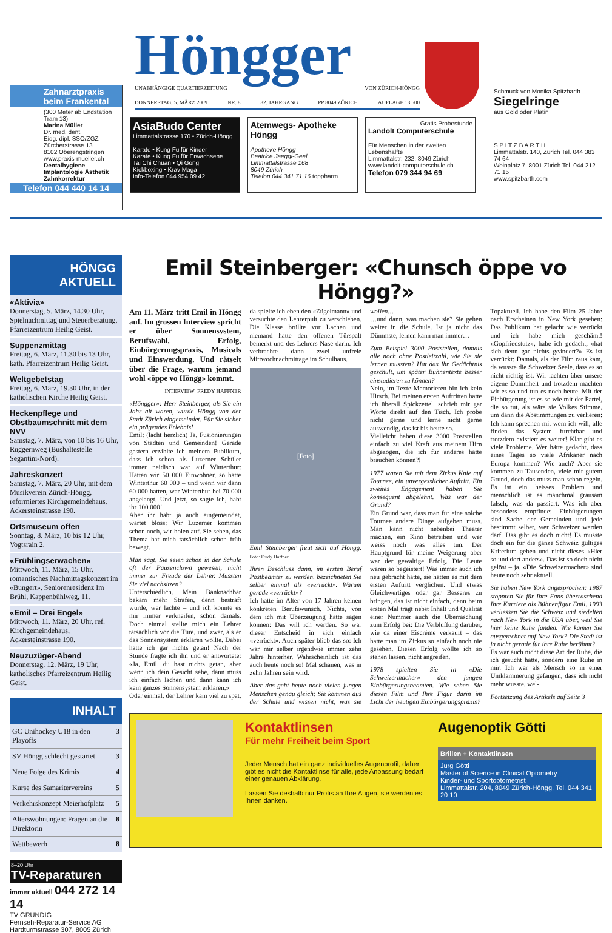Zahnarztpraxis beim Frankental
(300 Meter ab Endstation Tram 13)
Marina Müller
Dr. med. dent.
Eidg. dipl. SSO/ZGZ
Zürcherstrasse 13
8102 Oberengstringen
www.praxis-mueller.ch
Dentalhygiene Implantologie Ästhetik Zahnkorrektur
Telefon 044 440 14 14
Höngger
UNABHÄNGIGE QUARTIERZEITUNG VON ZÜRICH-HÖNGG
DONNERSTAG, 5. MÄRZ 2009 NR. 8 82. JAHRGANG PP 8049 ZÜRICH AUFLAGE 13 500
AsiaBudo Center
Limmattalstrasse 170 • Zürich-Höngg
Karate • Kung Fu für Kinder
Karate • Kung Fu für Erwachsene
Tai Chi Chuan • Qi Gong
Kickboxing • Krav Maga
Info-Telefon 044 954 09 42
Atemwegs- Apotheke Höngg
Apotheke Höngg
Beatrice Jaeggi-Geel
Limmattalstrasse 168
8049 Zürich
Telefon 044 341 71 16 toppharm
Gratis Probestunde
Landolt Computerschule
Für Menschen in der zweiten Lebenshälfte
Limmattalstr. 232, 8049 Zürich
www.landolt-computerschule.ch
Telefon 079 344 94 69
Schmuck von Monika Spitzbarth
Siegelringe
aus Gold oder Platin
S P I T Z B A R T H
Limmattalstr. 140, Zürich Tel. 044 383 74 64
Weinplatz 7, 8001 Zürich Tel. 044 212 71 15
www.spitzbarth.com
HÖNGG AKTUELL
«Aktivia»
Donnerstag, 5. März, 14.30 Uhr, Spielnachmittag und Steuerberatung, Pfarreizentrum Heilig Geist.
Suppenzmittag
Freitag, 6. März, 11.30 bis 13 Uhr, kath. Pfarreizentrum Heilig Geist.
Weltgebetstag
Freitag, 6. März, 19.30 Uhr, in der katholischen Kirche Heilig Geist.
Heckenpflege und Obstbaumschnitt mit dem NVV
Samstag, 7. März, von 10 bis 16 Uhr, Ruggernweg (Bushaltestelle Segantini-Nord).
Jahreskonzert
Samstag, 7. März, 20 Uhr, mit dem Musikverein Zürich-Höngg, reformiertes Kirchgemeindehaus, Ackersteinstrasse 190.
Ortsmuseum offen
Sonntag, 8. März, 10 bis 12 Uhr, Vogtsrain 2.
«Frühlingserwachen»
Mittwoch, 11. März, 15 Uhr, romantisches Nachmittagskonzert im «Bungert», Seniorenresidenz Im Brühl, Kappenbühlweg, 11.
«Emil – Drei Engel»
Mittwoch, 11. März, 20 Uhr, ref. Kirchgemeindehaus, Ackersteinstrasse 190.
Neuzuzüger-Abend
Donnerstag, 12. März, 19 Uhr, katholisches Pfarreizentrum Heilig Geist.
INHALT
GC Unihockey U18 in den Playoffs 3
SV Höngg schlecht gestartet 3
Neue Folge des Krimis 4
Kurse des Samaritervereins 5
Verkehrskonzept Meierhofplatz 5
Alterswohnungen: Fragen an die Direktorin 8
Wettbewerb 8
8–20 Uhr
TV-Reparaturen
immer aktuell 044 272 14 14
TV GRUNDIG
Fernseh-Reparatur-Service AG
Hardturmstrasse 307, 8005 Zürich
Emil Steinberger: «Chunsch öppe vo Höngg?»
Am 11. März tritt Emil in Höngg auf. Im grossen Interview spricht er über Sonnensystem, Berufswahl, Erfolg, Einbürgerungspraxis, Musicals und Einswerdung. Und rätselt über die Frage, warum jemand wohl «öppe vo Höngg» kommt.
INTERVIEW: FREDY HAFFNER
«Höngger»: Herr Steinberger, als Sie ein Jahr alt waren, wurde Höngg von der Stadt Zürich eingemeindet. Für Sie sicher ein prägendes Erlebnis!
Emil: (lacht herzlich) Ja, Fusionierungen von Städten und Gemeinden! Gerade gestern erzählte ich meinem Publikum, dass ich schon als Luzerner Schüler immer neidisch war auf Winterthur: Hatten wir 50 000 Einwohner, so hatte Winterthur 60 000 – und wenn wir dann 60 000 hatten, war Winterthur bei 70 000 angelangt. Und jetzt, so sagte ich, habt ihr 100 000!
Aber ihr habt ja auch eingemeindet, wartet bloss: Wir Luzerner kommen schon noch, wir holen auf. Sie sehen, das Thema hat mich tatsächlich schon früh bewegt.
Man sagt, Sie seien schon in der Schule oft der Pausenclown gewesen, nicht immer zur Freude der Lehrer. Mussten Sie viel nachsitzen?
Unterschiedlich. Mein Banknachbar bekam mehr Strafen, denn bestraft wurde, wer lachte – und ich konnte es mir immer verkneifen, schon damals. Doch einmal stellte mich ein Lehrer tatsächlich vor die Türe, und zwar, als er das Sonnensystem erklären wollte. Dabei hatte ich gar nichts getan! Nach der Stunde fragte ich ihn und er antwortete: «Ja, Emil, du hast nichts getan, aber wenn ich dein Gesicht sehe, dann muss ich einfach lachen und dann kann ich kein ganzes Sonnensystem erklären.»
Oder einmal, der Lehrer kam viel zu spät, da spielte ich eben den «Zügelmann» und versuchte den Lehrerpult zu verschieben. Die Klasse brüllte vor Lachen und niemand hatte den offenen Türspalt bemerkt und des Lehrers Nase darin. Ich verbrachte dann zwei unfreie Mittwochnachmittage im Schulhaus.
[Foto]
Emil Steinberger freut sich auf Höngg. Foto: Fredy Haffner
Ihren Beschluss dann, im ersten Beruf Postbeamter zu werden, bezeichneten Sie selber einmal als «verrückt». Warum gerade «verrückt»?
Ich hatte im Alter von 17 Jahren keinen konkreten Berufswunsch. Nichts, von dem ich mit Überzeugung hätte sagen können: Das will ich werden. So war dieser Entscheid in sich einfach «verrückt». Auch später blieb das so: Ich war mir selber irgendwie immer zehn Jahre hinterher. Wahrscheinlich ist das auch heute noch so! Mal schauen, was in zehn Jahren sein wird.
Aber das geht heute noch vielen jungen Menschen genau gleich: Sie kommen aus der Schule und wissen nicht, was sie wollen…
…und dann, was machen sie? Sie gehen weiter in die Schule. Ist ja nicht das Dümmste, lernen kann man immer…
Zum Beispiel 3000 Poststellen, damals alle noch ohne Postleitzahl, wie Sie sie lernen mussten? Hat das Ihr Gedächtnis geschult, um später Bühnentexte besser einstudieren zu können?
Nein, im Texte Memorieren bin ich kein Hirsch. Bei meinen ersten Auftritten hatte ich überall Spickzettel, schrieb mir gar Worte direkt auf den Tisch. Ich probe nicht gerne und lerne nicht gerne auswendig, das ist bis heute so.
Vielleicht haben diese 3000 Poststellen einfach zu viel Kraft aus meinem Hirn abgezogen, die ich für anderes hätte brauchen können?!
1977 waren Sie mit dem Zirkus Knie auf Tournee, ein unvergesslicher Auftritt. Ein zweites Engagement haben Sie konsequent abgelehnt. Was war der Grund?
Ein Grund war, dass man für eine solche Tournee andere Dinge aufgeben muss. Man kann nicht nebenbei Theater machen, ein Kino betreiben und wer weiss noch was alles tun. Der Hauptgrund für meine Weigerung aber war der gewaltige Erfolg. Die Leute waren so begeistert! Was immer auch ich neu gebracht hätte, sie hätten es mit dem ersten Auftritt verglichen. Und etwas Gleichwertiges oder gar Besseres zu bringen, das ist nicht einfach, denn beim ersten Mal trägt nebst Inhalt und Qualität einer Nummer auch die Überraschung zum Erfolg bei: Die Verblüffung darüber, wie da einer Eiscrème verkauft – das hatte man im Zirkus so einfach noch nie gesehen. Diesen Erfolg wollte ich so stehen lassen, nicht angreifen.
1978 spielten Sie in «Die Schweizermacher» den jungen Einbürgerungsbeamten. Wie sehen Sie diesen Film und Ihre Figur darin im Licht der heutigen Einbürgerungspraxis?
Topaktuell. Ich habe den Film 25 Jahre nach Erscheinen in New York gesehen: Das Publikum hat gelacht wie verrückt und ich habe mich geschämt! «Gopfriedstutz», habe ich gedacht, «hat sich denn gar nichts geändert?» Es ist verrückt: Damals, als der Film raus kam, da wusste die Schweizer Seele, dass es so nicht richtig ist. Wir lachten über unsere eigene Dummheit und trotzdem machten wir es so und tun es noch heute. Mit der Einbürgerung ist es so wie mit der Partei, die so tut, als wäre sie Volkes Stimme, um dann die Abstimmungen zu verlieren: Ich kann sprechen mit wem ich will, alle finden das System furchtbar und trotzdem existiert es weiter! Klar gibt es viele Probleme. Wer hätte gedacht, dass eines Tages so viele Afrikaner nach Europa kommen? Wie auch? Aber sie kommen zu Tausenden, viele mit gutem Grund, doch das muss man schon regeln. Es ist ein heisses Problem und menschlich ist es manchmal grausam falsch, was da passiert. Was ich aber besonders empfinde: Einbürgerungen sind Sache der Gemeinden und jede bestimmt selber, wer Schweizer werden darf. Das gibt es doch nicht! Es müsste doch ein für die ganze Schweiz gültiges Kriterium geben und nicht dieses «Hier so und dort anders». Das ist so doch nicht gelöst – ja, «Die Schweizermacher» sind heute noch sehr aktuell.
Sie haben New York angesprochen: 1987 stoppten Sie für Ihre Fans überraschend Ihre Karriere als Bühnenfigur Emil. 1993 verliessen Sie die Schweiz und siedelten nach New York in die USA über, weil Sie hier keine Ruhe fanden. Wie kamen Sie ausgerechnet auf New York? Die Stadt ist ja nicht gerade für ihre Ruhe berühmt?
Es war auch nicht diese Art der Ruhe, die ich gesucht hatte, sondern eine Ruhe in mir. Ich war als Mensch so in einer Umklammerung gefangen, dass ich nicht mehr wusste, wel-
Fortsetzung des Artikels auf Seite 3
Kontaktlinsen
Für mehr Freiheit beim Sport
Jeder Mensch hat ein ganz individuelles Augenprofil, daher gibt es nicht die Kontaktlinse für alle, jede Anpassung bedarf einer genauen Abklärung.
Lassen Sie deshalb nur Profis an Ihre Augen, sie werden es Ihnen danken.
Augenoptik Götti
Brillen + Kontaktlinsen
Jürg Götti
Master of Science in Clinical Optometry
Kinder- und Sportoptometrist
Limmattalstr. 204, 8049 Zürich-Höngg, Tel. 044 341 20 10